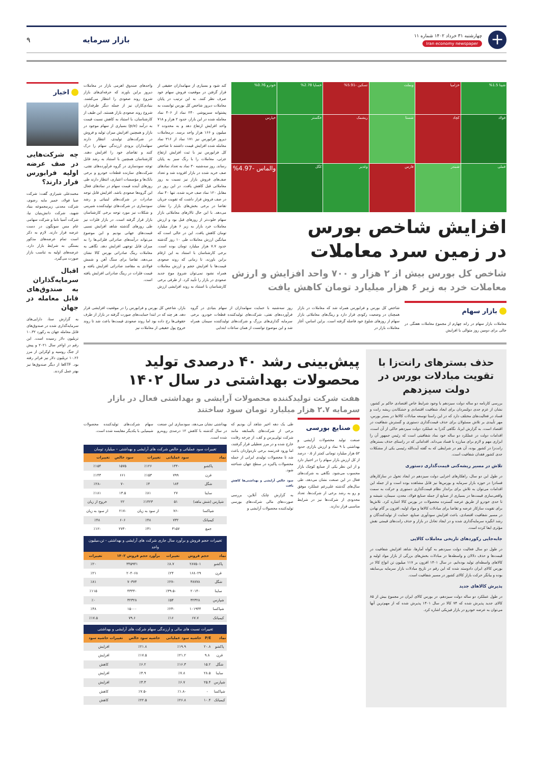+
چهارشنبه ۳۱ خرداد ۱۴۰۲ شماره ۱۱
Iran economy newspaper
بازار سرمایه ۹
شپنا 1.5%
خزامیا
وبملت
تسکین -5.91%
خساپا 2.78%
خودرو 0.76%
فولاد
کچاد
شستا
ریشمک
خگستر
خپارس
فملی
شبندر
فارس
وغدیر
کگل
والماس -4.97%
افزایش شاخص بورس
در زمین سرد معاملات
شاخص کل بورس بیش از ۲ هزار و ۷۰۰ واحد افزایش و ارزش معاملات خرد به زیر ۶ هزار میلیارد تومان کاهش یافت
کند شود و بسیاری از سهامداران حقیقی از قرار گرفتن در موقعیت فروش سهام خود صرف نظر کنند. به این ترتیب در پایان معاملات دیروز شاخص کل بورس توانست به پشتوانه سبزپوشی ۲۴۰ نماد از ۴۰۶ نماد معامله شده در این بازار، حدود ۲ هزار و ۷۱۸ واحد افزایش ارتفاع دهد و به محدوده ۲ میلیون و ۱۶۶ هزار واحد برسد. درمعاملات دیروز فرابورس نیز ۱۷۱ نماد از ۳۱۶ نماد معامله شده افزایش قیمت داشتند تا شاخص کل فرابورس نیز با ثبت افزایش ارتفاع جزئی، معاملات را با رنگ سبز به پایان رساند. روز سه‌شنبه ۳۰ نماد به تعداد نمادهای صف خرید شده در بازار افزوده شد و تعداد صف‌های فروش بازار نیز نسبت به روز معاملاتی قبل کاهش یافت. در این روز در مقابل ۱۲۰ نماد صف خرید شده، تنها ۴۰ نماد در صف فروش قرار داشت که تقویت جریان تقاضا در برخی بخش‌های بازار را نشان می‌دهد. با این حال تالارهای معاملاتی بازار سهام خلوت‌تر از روزهای قبل بود و ارزش معاملات خرد بازار به زیر ۶ هزار میلیارد تومان کاهش یافت. این در حالی است که میانگین ارزش معاملات طی ۱۰ روز گذشته حدود ۷.۷ هزار میلیارد تومان بوده است. برخی کارشناسان با استناد به این ارقام براین باورند، تا زمانی که روند صعودی قیمت‌ها با افزایش حجم و ارزش معاملات همراه نشود نمی‌توان شروع موج جدید صعودی در بازار را تأیید کرد. از طرفی برخی کارشناسان با استناد به روند افزایشی ارزش واحدهای صندوق اهرمی بازار در معاملات دیروز براین باورند که حرفه‌ای‌های بازار شروع روند صعودی را انتظار می‌کشند. بنیادی‌کاران نیز از جمله دیگر طرفداران شروع روند صعودی بازار هستند. این طیف از کارشناسان، با استناد به کاهش نسبت قیمت به درآمد (p/e) بسیاری از سهام موجود در بازار و همچنین افزایش میزان تولید و فروش در شرکت‌های تولیدی، انتظار دارند سهامداران بزودی ارزندگی سهام را درک کنند و تقاضای خود را افزایش دهند. کارشناسان همچنین با استناد به رشد قابل توجه سودسازی در گروه فرآورده‌های نفتی، شرکت‌های سازنده قطعات خودرو و برخی بانک‌ها و مؤسسات اعتباری، انتظار دارند طی روزهای آینده قیمت سهام در نمادهای فعال این گروه‌ها صعودی باشد. افزایش قابل توجه صادرات در شرکت‌های لبنیاتی و رشد سودسازی در شرکت‌های تولیدکننده شیرینی و شکلات نیز مورد توجه برخی کارشناسان بازار قرار گرفته است. در بازار فلزات نیز طی روزهای گذشته شاهد افزایش نسبی قیمت‌های جهانی بودیم و این موضوع می‌تواند درآمدهای صادراتی فلزاتی‌ها را به میزان قابل توجهی افزایش دهد. نگاهی به معاملات رینگ صادراتی بورس کالا نشان می‌دهد، تقاضا برای سنگ آهن و شمش فولادی به مقاصد صادراتی افزایش یافته و قیمت فلزات در رینگ صادراتی افزایش یافته است.
بازار سهام
معاملات بازار سهام در راند چهارم از مجموع معاملات هفتگی در حالی برای دومین روز متوالی با افزایش
شاخص کل بورس و فرابورس همراه شد که معاملات در بازار همچنان در وضعیت رکودی قرار دارد و رینگ‌های معاملاتی بازار سهام از روزهای شلوغ خود فاصله گرفته است. براین اساس، آغاز معاملات بازار در
روز سه‌شنبه با حمایت سهامداران از سهام بنیادی در گروه فرآورده‌های نفتی، شرکت‌های تولیدکننده قطعات خودرو، برخی سرمایه گذاری‌های بزرگ و شرکت‌های تولیدکننده سیمان همراه شد و این موضوع توانست از همان ساعات ابتدایی
بازار، شاخص کل بورس و فرابورس را در موقعیت افزایشی قرار دهد. هر چند که در ابتدا حمایت‌های صورت گرفته در بازار از طرف حقوقی‌ها رخ داده بود اما روند صعودی قیمت‌ها باعث شد تا روند خروج پول حقیقی از معاملات نیز
حذف بسترهای رانت‌زا با تقویت مبادلات بورس در دولت سیزدهم
بررسی کارنامه دو ساله دولت سیزدهم با وجود شرایط خاص اقتصادی حاکم بر کشور، نشان از عزم جدی دولتمردان برای ایجاد شفافیت اقتصادی و خشکاندن ریشه رانت و فساد در فعالیت‌های مختلف دارد که در این راستا توسعه مبادلات کالاها در بستر بورس، مهر تأییدی بر تلاش مسئولان برای حذف قیمت‌گذاری دستوری و گسترش شفافیت در اقتصاد است. به گزارش ایرنا، نگاهی گذرا به عملکرد دولت سیزدهم حاکی از آن است، اقدامات دولت در عملکرد دو ساله خود نماد شفافیتی است که رئیس جمهور آن را ابزاری مهم و لازم برای مبارزه با فساد می‌داند. اقداماتی که در راستای حذف بسترهای رانت‌زا در کشور بوده، آن هم در شرایطی که به گفته آیت‌الله رئیسی یکی از مشکلات جدی کشور فقدان شفافیت است.
تلاش در مسیر ریشه‌کنی قیمت‌گذاری دستوری
در طول این دو سال، راهکارهای اجرایی دولت سیزدهم در ایجاد تحول در سازکارهای فسادزا در حوزه بازار سرمایه و بورس‌ها نیز قابل مشاهده بوده است و از جمله این اقدامات می‌توان به تلاش برای برانداز نظام قیمت‌گذاری دستوری و حرکت به سمت واقعی‌سازی قیمت‌ها در بسیاری از صنایع از جمله صنایع فولاد، معدن، سیمان، شیشه و تا حدی خودرو از طریق عرضه گسترده محصولات در بورس کالا اشاره کرد. تلاش‌ها برای تقویت سازکار عرضه و تقاضا برای مبادلات کالاها و مواد اولیه، افزون بر گام نهادن در مسیر شفافیت اقتصادی، باعث افزایش سودآوری صنایع، حمایت از تولیدکنندگان و رشد انگیزه سرمایه‌گذاری شده و در ایجاد تعادل در بازار و حذف رانت‌های قیمتی نقش مؤثری ایفا کرده است.
جابه‌جایی رکوردهای تاریخی معاملات کالایی
در طول دو سال فعالیت دولت سیزدهم به گواه آمارها، شاهد افزایش شفافیت در قیمت‌ها و حذف دلالان و واسطه‌ها در مبادلات بخش‌های بزرگی از بازار مواد اولیه و کالاهای واسطه‌ای تولید بوده‌ایم. در سال ۱۴۰۱ افزون بر ۱۱۷ میلیون تن انواع کالا در بورس کالای ایران دادوستد شده که این رقم در تاریخ مبادلات بازار سرمایه بی‌سابقه بوده و بیانگر حرکت بازار کالای کشور در مسیر شفافیت است.
پذیرش کالاهای جدید
در طول عملکرد دو ساله دولت سیزدهم، در بورس کالای ایران در مجموع بیش از ۸۵ کالای جدید پذیرش شده که ۷۴ کالا در سال ۱۴۰۱ پذیرش شده که از مهم‌ترین آنها می‌توان به عرضه خودرو در بازار فیزیکی اشاره کرد.
پیش‌بینی رشد ۴۰ درصدی تولید محصولات بهداشتی در سال ۱۴۰۲
هفت شرکت تولیدکننده محصولات آرایشی و بهداشتی فعال در بازار سرمایه ۲.۷ هزار میلیارد تومان سود ساختند
صنایع بورسی
صنعت تولید محصولات آرایشی و بهداشتی با ۹ نماد و ارزش بازاری حدود ۵۲ هزار میلیارد تومانی کمتر از ۰.۵ درصد از کل ارزش بازار سهام را در اختیار دارد و از این نظر یکی از صنایع کوچک بازار محسوب می‌شود. نگاهی به شرکت‌های فعال در این صنعت نشان می‌دهد، طی سال‌های گذشته علی‌رغم عملکرد موفق و رو به رشد برخی از شرکت‌ها، تعداد محدودی از شرکت‌ها نیز در شرایط مناسبی قرار ندارند.
طی یک دهه اخیر شاهد آن بودیم که برخی از شرکت‌های بالسابقه مانند شرکت تولی‌پرس و کف، از چرخه رقابت خارج شده و در مرز تعطیلی قرار گرفتند، اما ورود قدرتمند برخی تازه‌واردان باعث شد تا محصولات تولیدی ایرانی از جمله محصولات پاکیزه در سطح جهان شناخته شود.
سود خالص آرایشی و بهداشتی‌ها کاهش یافت
به گزارش چابک آنلاین، بررسی صورت‌های مالی شرکت‌های بورسی تولیدکننده محصولات آرایشی و
بهداشتی نشان می‌دهد، سودسازی این صنعت در سال گذشته با کاهش ۱۲ درصدی روبه‌رو شده است.
سهام شرکت‌های تولیدکننده محصولات شیمیایی با یکدیگر مقایسه شده است.
تغییرات سود عملیاتی و خالص شرکت های آرایشی و بهداشتی – میلیارد تومان
| نماد | سود عملیاتی | تغییرات | سود خالص | تغییرات |
| --- | --- | --- | --- | --- |
| پاکشو | ۱۴۴۰ | ٪۱۲۶ | ۱۵۷۵ | ٪۱۵۴ |
| قرن | ۷۹۹ | ٪۱۵۳ | ۶۶۱ | ٪۱۴۳ |
| شگل | ۱۸۴ | ٪۴ | ۷۰ | -٪۲۸ |
| ساینا | ۲۷ | ٪۸۱ | ۱۳.۵ | ٪۱۸۱ |
| شپارس (شش ماهه) | ۵۱ | ٪۱۴۲۳ | ۲۲ | خروج از زیان |
| شپاکسا | -۷۶ | از سود به زیان | -۲۱۷ | از سود به زیان |
| کیمیاتک | ۷۳۲ | ٪۴۸ | ۶۰۶ | ٪۴۸ |
| جمع | ۳۱۵۷ | ٪۳۱ | ۲۷۳۰ | -٪۱۲ |
تغییرات حجم فروش و برآورد سال جاری شرکت های آرایشی و بهداشتی - تن،میلیون واحد
| نماد | حجم فروش | تغییرات | برآورد حجم فروش ۱۴۰۲ | تغییرات |
| --- | --- | --- | --- | --- |
| پاکشو | ۲۸۷۵۰۱ | ٪۸.۷ | ۳۴۵۹۴۱ | ٪۲۰ |
| قرن | ۱۶۸۰۲۹ | ٪۲۴ | ۲۰۴۰۶۸ | ٪۲۱ |
| شگل | ۳۸۷۷۸ | -٪۲۷ | ۷۰۳۷۴ | ٪۸۱ |
| ساینا | ۲۰۱۴۰ | -٪۳۹.۵ | ۴۳۴۴۰ | ٪۱۱۵ |
| شپارس | ۳۲۳۲۸ | ٪۵۴ | ۳۲۳۲۸ | ٪۰ |
| شپاکسا | ۱۰۱۹۴۴ | -٪۲۳ | ۱۵۰۰۰ | ٪۴۸ |
| کیمیاتک | ۶۷.۷ | ٪۱۶ | ۷۹.۶ | ٪۱۷.۵ |
تغییرات نسبت های مالی و ارزندگی سهام شرکت های آرایشی و بهداشتی
| نماد | P/E | حاشیه سود عملیاتی | حاشیه سود خالص | تغییرات حاشیه سود |
| --- | --- | --- | --- | --- |
| پاکشو | ۲۰.۸ | ٪۱۹.۹ | ٪۲۱.۸ | افزایش |
| قرن | ۹.۸ | ٪۲۱.۲ | ٪۱۷.۵ | افزایش |
| شگل | ۱۵.۲ | ٪۱۶.۳ | ٪۶.۲ | کاهش |
| ساینا | ۲۸.۵ | ٪۷.۸ | ٪۳.۹ | افزایش |
| شپارس | ۲۵.۴ | ٪۶.۷ | ٪۳.۳ | افزایش |
| شپاکسا | - | -٪۱.۸ | -٪۷.۵ | کاهش |
| کیمیاتک | ۱۰.۴ | ٪۲۶.۸ | ٪۲۲.۵ | کاهش |
اخبار
چه شرکت‌هایی در صف عرضه اولیه فرابورس قرار دارند؟
محمدعلی شیرازی گفت: شرکت صبا فولاد، خمیر مایه رضوی، شرکت معدنی زیرمجموعه بنیاد شهید، شرکت دانش‌بنیان نیا، شرکت آسیا ناما و شرکت سهامی عام مس سونگون در دست عرضه قرار دارند. لازم به ذکر است تمام عرضه‌های مذکور بستگی به شرایط بازار دارد. عرضه‌های اولیه به تناسب بازار صورت می‌گیرد.
اقبال سرمایه‌گذاران به صندوق‌های قابل معامله در جهان
به گزارش سنا، دارایی‌های سرمایه‌گذاری شده در صندوق‌های قابل معامله جهان به رکورد ۱۰.۳۲ تریلیون دلار رسیده است. این رقم در اواخر سال ۲۰۲۱ و پیش از جنگ روسیه و اوکراین از مرز ۱۰.۲۶ تریلیون دلار نیز فراتر رفته بود. ETFها از دیگر صندوق‌ها نیز بهتر عمل کردند.